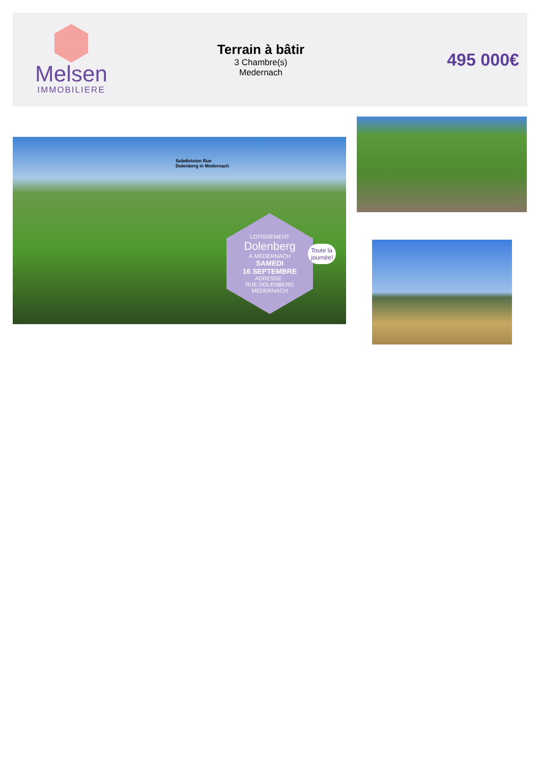Melsen
IMMOBILIERE
Terrain à bâtir
3 Chambre(s)
Medernach
495 000€
Subdivision Rue
Dolenberg in Medernach
LOTISSEMENT
Dolenberg
À MEDERNACH
SAMEDI
16 SEPTEMBRE
ADRESSE :
RUE DOLENBERG
MEDERNACH
Toute la
journée!